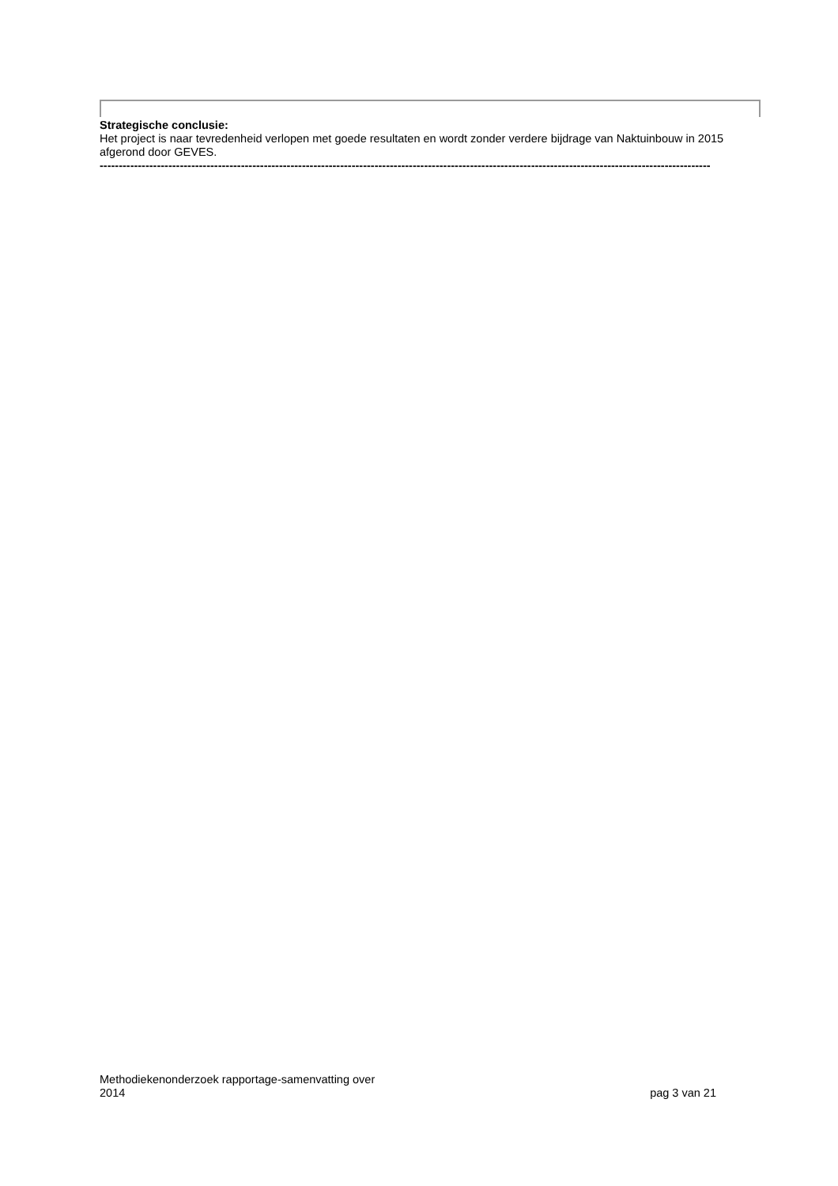Strategische conclusie:
Het project is naar tevredenheid verlopen met goede resultaten en wordt zonder verdere bijdrage van Naktuinbouw in 2015 afgerond door GEVES.
----------------------------------------------------------------------------------------------------------------------------------------------------------------
Methodiekenonderzoek rapportage-samenvatting over
2014
pag 3 van 21